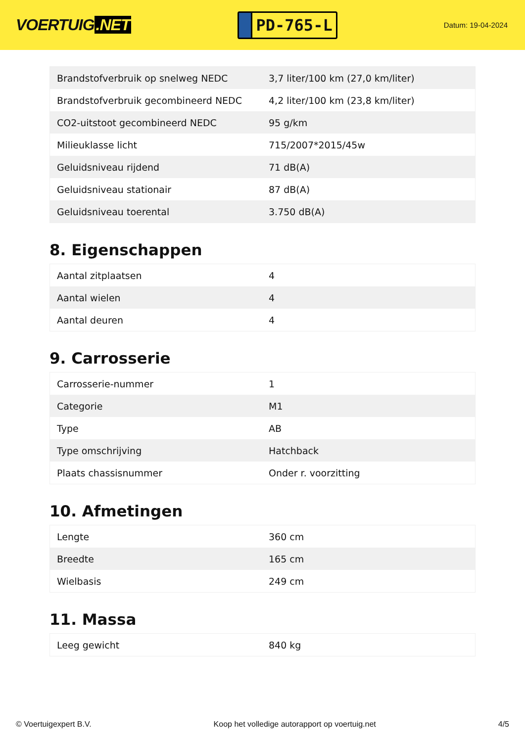VOERTUIG.NET
PD-765-L
Datum: 19-04-2024
| Brandstofverbruik op snelweg NEDC | 3,7 liter/100 km (27,0 km/liter) |
| Brandstofverbruik gecombineerd NEDC | 4,2 liter/100 km (23,8 km/liter) |
| CO2-uitstoot gecombineerd NEDC | 95 g/km |
| Milieuklasse licht | 715/2007*2015/45w |
| Geluidsniveau rijdend | 71 dB(A) |
| Geluidsniveau stationair | 87 dB(A) |
| Geluidsniveau toerental | 3.750 dB(A) |
8. Eigenschappen
| Aantal zitplaatsen | 4 |
| Aantal wielen | 4 |
| Aantal deuren | 4 |
9. Carrosserie
| Carrosserie-nummer | 1 |
| Categorie | M1 |
| Type | AB |
| Type omschrijving | Hatchback |
| Plaats chassisnummer | Onder r. voorzitting |
10. Afmetingen
| Lengte | 360 cm |
| Breedte | 165 cm |
| Wielbasis | 249 cm |
11. Massa
| Leeg gewicht | 840 kg |
© Voertuigexpert B.V. Koop het volledige autorapport op voertuig.net 4/5